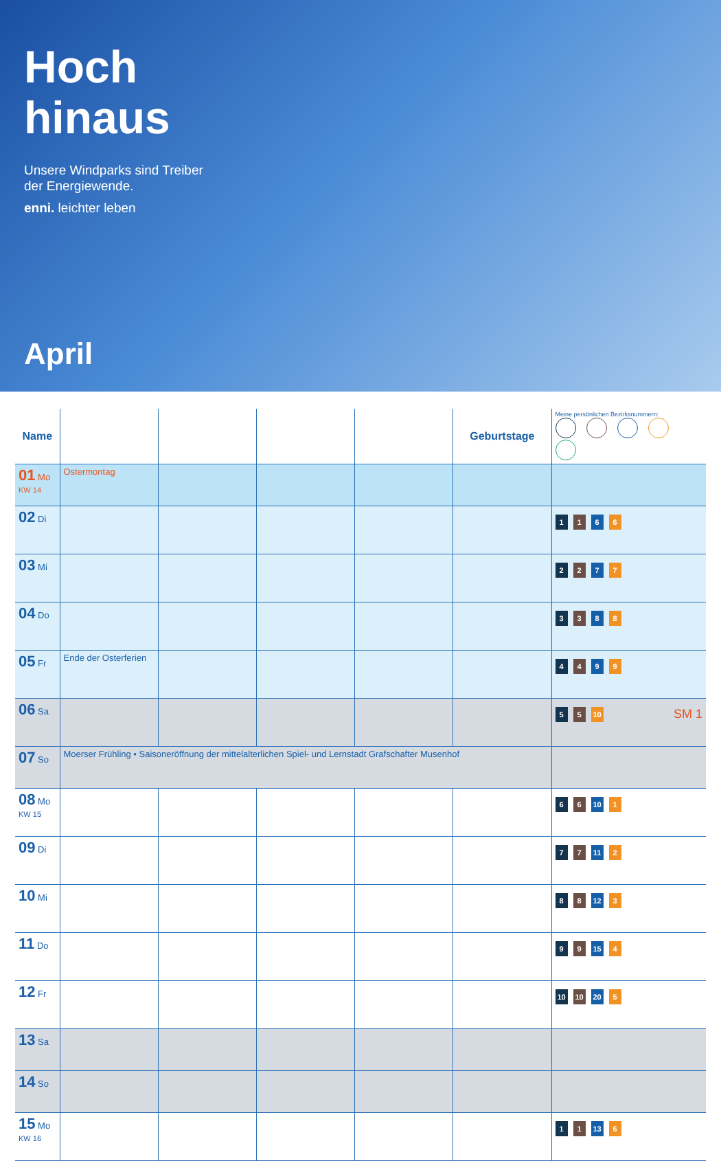Hoch
hinaus
Unsere Windparks sind Treiber
der Energiewende.
enni. leichter leben
April
| Name | | | | | Geburtstage | Meine persönlichen Bezirksnummern: |
| --- | --- | --- | --- | --- | --- | --- |
| 01 Mo KW 14 | Ostermontag | | | | | |
| 02 Di | | | | | | 1 1 6 6 |
| 03 Mi | | | | | | 2 2 7 7 |
| 04 Do | | | | | | 3 3 8 8 |
| 05 Fr | Ende der Osterferien | | | | | 4 4 9 9 |
| 06 Sa | | | | | | 5 5 10 SM 1 |
| 07 So | Moerser Frühling • Saisoneröffnung der mittelalterlichen Spiel- und Lernstadt Grafschafter Musenhof | | | | | |
| 08 Mo KW 15 | | | | | | 6 6 10 1 |
| 09 Di | | | | | | 7 7 11 2 |
| 10 Mi | | | | | | 8 8 12 3 |
| 11 Do | | | | | | 9 9 15 4 |
| 12 Fr | | | | | | 10 10 20 5 |
| 13 Sa | | | | | | |
| 14 So | | | | | | |
| 15 Mo KW 16 | | | | | | 1 1 13 6 |